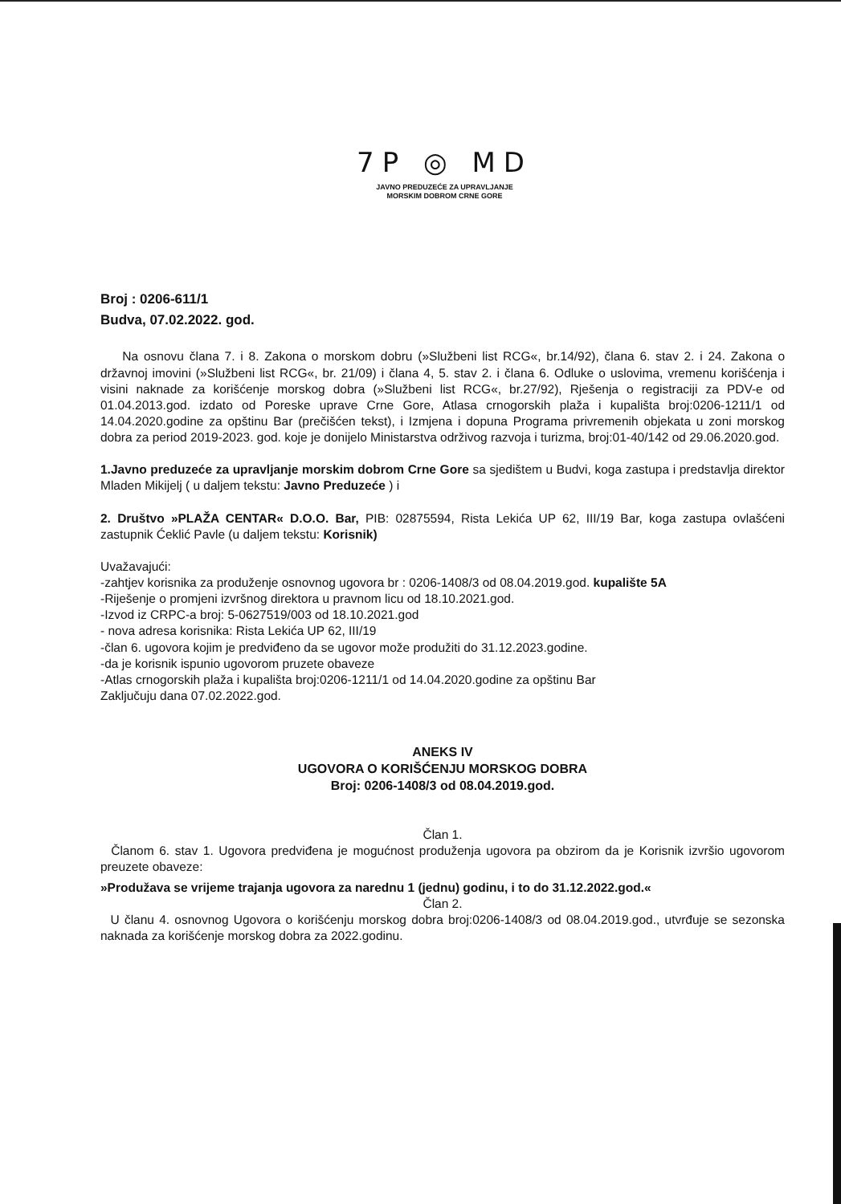7P ◎ MD
JAVNO PREDUZEĆE ZA UPRAVLJANJE
MORSKIM DOBROM CRNE GORE
Broj : 0206-611/1
Budva, 07.02.2022. god.
Na osnovu člana 7. i 8. Zakona o morskom dobru (»Službeni list RCG«, br.14/92), člana 6. stav 2. i 24. Zakona o državnoj imovini (»Službeni list RCG«, br. 21/09) i člana 4, 5. stav 2. i člana 6. Odluke o uslovima, vremenu korišćenja i visini naknade za korišćenje morskog dobra (»Službeni list RCG«, br.27/92), Rješenja o registraciji za PDV-e od 01.04.2013.god. izdato od Poreske uprave Crne Gore, Atlasa crnogorskih plaža i kupališta broj:0206-1211/1 od 14.04.2020.godine za opštinu Bar (prečišćen tekst), i Izmjena i dopuna Programa privremenih objekata u zoni morskog dobra za period 2019-2023. god. koje je donijelo Ministarstva održivog razvoja i turizma, broj:01-40/142 od 29.06.2020.god.
1.Javno preduzeće za upravljanje morskim dobrom Crne Gore sa sjedištem u Budvi, koga zastupa i predstavlja direktor Mladen Mikijelj ( u daljem tekstu: Javno Preduzeće ) i
2. Društvo »PLAŽA CENTAR« D.O.O. Bar, PIB: 02875594, Rista Lekića UP 62, III/19 Bar, koga zastupa ovlašćeni zastupnik Ćeklić Pavle (u daljem tekstu: Korisnik)
Uvažavajući:
-zahtjev korisnika za produženje osnovnog ugovora br : 0206-1408/3 od 08.04.2019.god. kupalište 5A
-Riješenje o promjeni izvršnog direktora u pravnom licu od 18.10.2021.god.
-Izvod iz CRPC-a broj: 5-0627519/003 od 18.10.2021.god
- nova adresa korisnika: Rista Lekića UP 62, III/19
-član 6. ugovora kojim je predviđeno da se ugovor može produžiti do 31.12.2023.godine.
-da je korisnik ispunio ugovorom pruzete obaveze
-Atlas crnogorskih plaža i kupališta broj:0206-1211/1 od 14.04.2020.godine za opštinu Bar
Zaključuju dana 07.02.2022.god.
ANEKS IV
UGOVORA O KORIŠĆENJU MORSKOG DOBRA
Broj: 0206-1408/3 od 08.04.2019.god.
Član 1.
Članom 6. stav 1. Ugovora predviđena je mogućnost produženja ugovora pa obzirom da je Korisnik izvršio ugovorom preuzete obaveze:
»Produžava se vrijeme trajanja ugovora za narednu 1 (jednu) godinu, i to do 31.12.2022.god.«
Član 2.
U članu 4. osnovnog Ugovora o korišćenju morskog dobra broj:0206-1408/3 od 08.04.2019.god., utvrđuje se sezonska naknada za korišćenje morskog dobra za 2022.godinu.